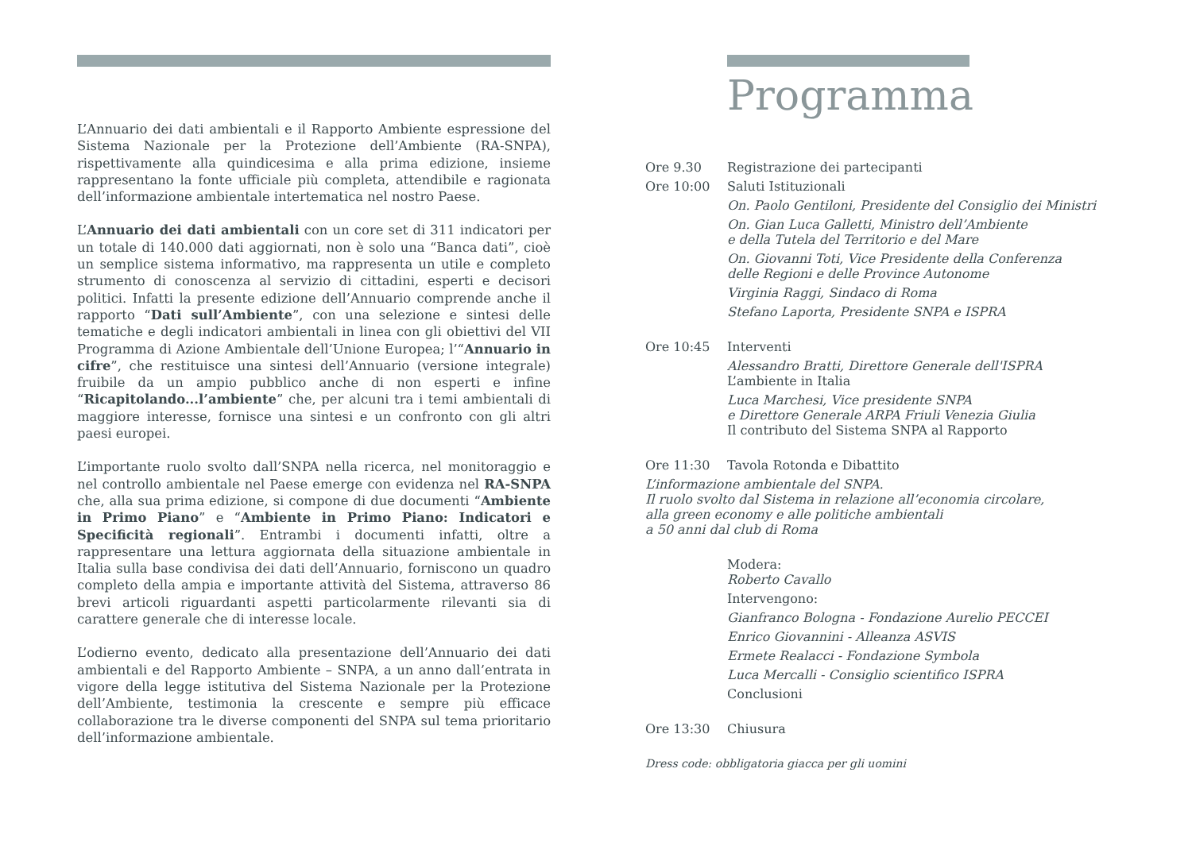L’Annuario dei dati ambientali e il Rapporto Ambiente espressione del Sistema Nazionale per la Protezione dell’Ambiente (RA-SNPA), rispettivamente alla quindicesima e alla prima edizione, insieme rappresentano la fonte ufficiale più completa, attendibile e ragionata dell’informazione ambientale intertematica nel nostro Paese.
L’Annuario dei dati ambientali con un core set di 311 indicatori per un totale di 140.000 dati aggiornati, non è solo una “Banca dati”, cioè un semplice sistema informativo, ma rappresenta un utile e completo strumento di conoscenza al servizio di cittadini, esperti e decisori politici. Infatti la presente edizione dell’Annuario comprende anche il rapporto “Dati sull’Ambiente”, con una selezione e sintesi delle tematiche e degli indicatori ambientali in linea con gli obiettivi del VII Programma di Azione Ambientale dell’Unione Europea; l’“Annuario in cifre”, che restituisce una sintesi dell’Annuario (versione integrale) fruibile da un ampio pubblico anche di non esperti e infine “Ricapitolando...l’ambiente” che, per alcuni tra i temi ambientali di maggiore interesse, fornisce una sintesi e un confronto con gli altri paesi europei.
L’importante ruolo svolto dall’SNPA nella ricerca, nel monitoraggio e nel controllo ambientale nel Paese emerge con evidenza nel RA-SNPA che, alla sua prima edizione, si compone di due documenti “Ambiente in Primo Piano” e “Ambiente in Primo Piano: Indicatori e Specificità regionali”. Entrambi i documenti infatti, oltre a rappresentare una lettura aggiornata della situazione ambientale in Italia sulla base condivisa dei dati dell’Annuario, forniscono un quadro completo della ampia e importante attività del Sistema, attraverso 86 brevi articoli riguardanti aspetti particolarmente rilevanti sia di carattere generale che di interesse locale.
L’odierno evento, dedicato alla presentazione dell’Annuario dei dati ambientali e del Rapporto Ambiente – SNPA, a un anno dall’entrata in vigore della legge istitutiva del Sistema Nazionale per la Protezione dell’Ambiente, testimonia la crescente e sempre più efficace collaborazione tra le diverse componenti del SNPA sul tema prioritario dell’informazione ambientale.
Programma
Ore 9.30 Registrazione dei partecipanti
Ore 10:00 Saluti Istituzionali
On. Paolo Gentiloni, Presidente del Consiglio dei Ministri
On. Gian Luca Galletti, Ministro dell’Ambiente
e della Tutela del Territorio e del Mare
On. Giovanni Toti, Vice Presidente della Conferenza
delle Regioni e delle Province Autonome
Virginia Raggi, Sindaco di Roma
Stefano Laporta, Presidente SNPA e ISPRA
Ore 10:45 Interventi
Alessandro Bratti, Direttore Generale dell'ISPRA
L’ambiente in Italia
Luca Marchesi, Vice presidente SNPA
e Direttore Generale ARPA Friuli Venezia Giulia
Il contributo del Sistema SNPA al Rapporto
Ore 11:30 Tavola Rotonda e Dibattito
L’informazione ambientale del SNPA.
Il ruolo svolto dal Sistema in relazione all’economia circolare,
alla green economy e alle politiche ambientali
a 50 anni dal club di Roma
Modera:
Roberto Cavallo
Intervengono:
Gianfranco Bologna - Fondazione Aurelio PECCEI
Enrico Giovannini - Alleanza ASVIS
Ermete Realacci - Fondazione Symbola
Luca Mercalli - Consiglio scientifico ISPRA
Conclusioni
Ore 13:30 Chiusura
Dress code: obbligatoria giacca per gli uomini